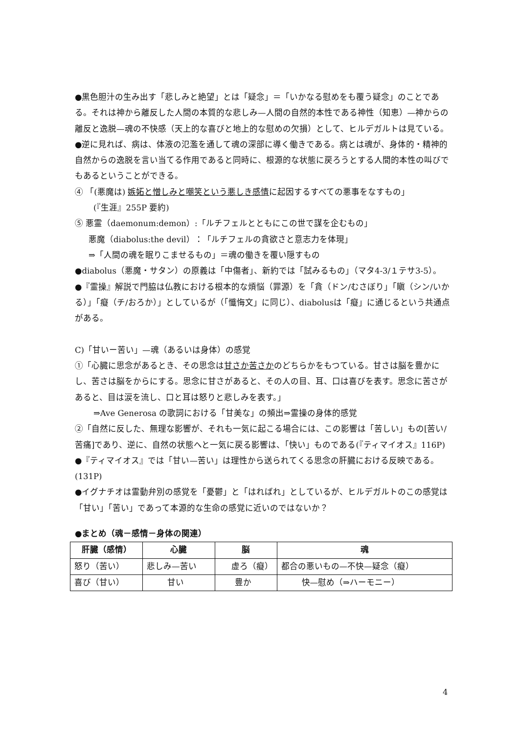●黒色胆汁の生み出す「悲しみと絶望」とは「疑念」＝「いかなる慰めをも覆う疑念」のことである。それは神から離反した人間の本質的な悲しみ—人間の自然的本性である神性（知恵）—神からの離反と逸脱—魂の不快感（天上的な喜びと地上的な慰めの欠損）として、ヒルデガルトは見ている。
●逆に見れば、病は、体液の氾濫を通して魂の深部に導く働きである。病とは魂が、身体的・精神的自然からの逸脱を言い当てる作用であると同時に、根源的な状態に戻ろうとする人間的本性の叫びでもあるということができる。
④ 「(悪魔は) 嫉妬と憎しみと嘲笑という悪しき感情に起因するすべての悪事をなすもの」
(『生涯』255P 要約)
⑤ 悪霊（daemonum:demon）:「ルチフェルとともにこの世で謀を企むもの」
悪魔（diabolus:the devil）：「ルチフェルの貪欲さと意志力を体現」
⇒「人間の魂を眠りこませるもの」＝魂の働きを覆い隠すもの
●diabolus（悪魔・サタン）の原義は「中傷者」、新約では「試みるもの」（マタ4-3/１テサ3-5）。
●『霊操』解説で門脇は仏教における根本的な煩悩（罪源）を「貪（ドン/むさぼり」「瞋（シン/いかる）」「癡（チ/おろか）」としているが（「懺悔文」に同じ）、diabolusは「癡」に通じるという共通点がある。
C)「甘いー苦い」—魂（あるいは身体）の感覚
①「心臓に思念があるとき、その思念は甘さか苦さかのどちらかをもつている。甘さは脳を豊かにし、苦さは脳をからにする。思念に甘さがあると、その人の目、耳、口は喜びを表す。思念に苦さがあると、目は涙を流し、口と耳は怒りと悲しみを表す。」
⇒Ave Generosa の歌詞における「甘美な」の頻出⇒霊操の身体的感覚
②「自然に反した、無理な影響が、それも一気に起こる場合には、この影響は「苦しい」もの[苦い/苦痛]であり、逆に、自然の状態へと一気に戻る影響は、「快い」ものである(『ティマイオス』116P)
●『ティマイオス』では「甘い—苦い」は理性から送られてくる思念の肝臓における反映である。(131P)
●イグナチオは霊動弁別の感覚を「憂鬱」と「はればれ」としているが、ヒルデガルトのこの感覚は「甘い」「苦い」であって本源的な生命の感覚に近いのではないか？
●まとめ（魂－感情－身体の関連）
| 肝臓（感情） | 心臓 | 脳 | 魂 |
| --- | --- | --- | --- |
| 怒り（苦い） | 悲しみ—苦い | 虚ろ（癡） | 都合の悪いもの—不快—疑念（癡） |
| 喜び（甘い） | 甘い | 豊か | 快—慰め（⇒ハーモニー） |
4